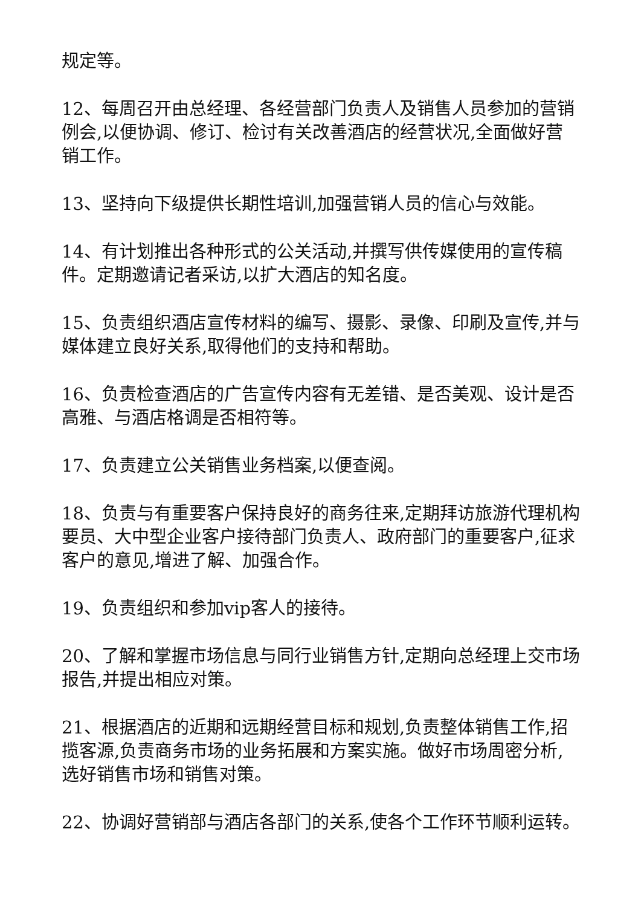规定等。
12、每周召开由总经理、各经营部门负责人及销售人员参加的营销例会,以便协调、修订、检讨有关改善酒店的经营状况,全面做好营销工作。
13、坚持向下级提供长期性培训,加强营销人员的信心与效能。
14、有计划推出各种形式的公关活动,并撰写供传媒使用的宣传稿件。定期邀请记者采访,以扩大酒店的知名度。
15、负责组织酒店宣传材料的编写、摄影、录像、印刷及宣传,并与媒体建立良好关系,取得他们的支持和帮助。
16、负责检查酒店的广告宣传内容有无差错、是否美观、设计是否高雅、与酒店格调是否相符等。
17、负责建立公关销售业务档案,以便查阅。
18、负责与有重要客户保持良好的商务往来,定期拜访旅游代理机构要员、大中型企业客户接待部门负责人、政府部门的重要客户,征求客户的意见,增进了解、加强合作。
19、负责组织和参加vip客人的接待。
20、了解和掌握市场信息与同行业销售方针,定期向总经理上交市场报告,并提出相应对策。
21、根据酒店的近期和远期经营目标和规划,负责整体销售工作,招揽客源,负责商务市场的业务拓展和方案实施。做好市场周密分析,选好销售市场和销售对策。
22、协调好营销部与酒店各部门的关系,使各个工作环节顺利运转。